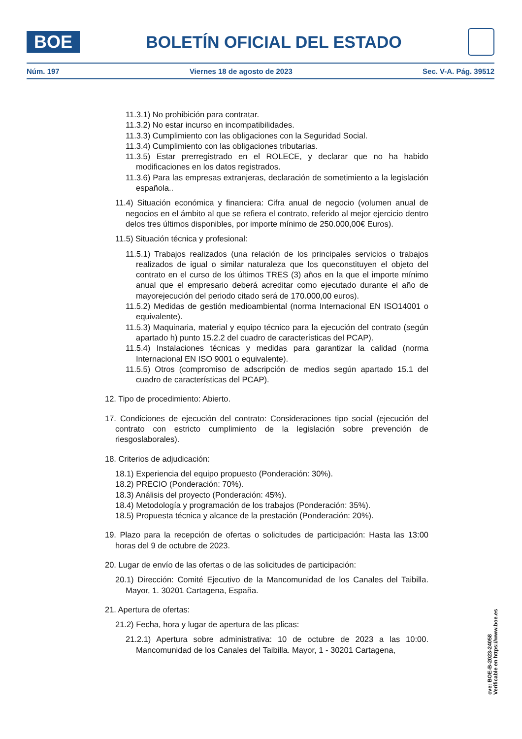BOE
BOLETÍN OFICIAL DEL ESTADO
Núm. 197 Viernes 18 de agosto de 2023 Sec. V-A. Pág. 39512
11.3.1) No prohibición para contratar.
11.3.2) No estar incurso en incompatibilidades.
11.3.3) Cumplimiento con las obligaciones con la Seguridad Social.
11.3.4) Cumplimiento con las obligaciones tributarias.
11.3.5) Estar prerregistrado en el ROLECE, y declarar que no ha habido modificaciones en los datos registrados.
11.3.6) Para las empresas extranjeras, declaración de sometimiento a la legislación española..
11.4) Situación económica y financiera: Cifra anual de negocio (volumen anual de negocios en el ámbito al que se refiera el contrato, referido al mejor ejercicio dentro delos tres últimos disponibles, por importe mínimo de 250.000,00€ Euros).
11.5) Situación técnica y profesional:
11.5.1) Trabajos realizados (una relación de los principales servicios o trabajos realizados de igual o similar naturaleza que los queconstituyen el objeto del contrato en el curso de los últimos TRES (3) años en la que el importe mínimo anual que el empresario deberá acreditar como ejecutado durante el año de mayorejecución del periodo citado será de 170.000,00 euros).
11.5.2) Medidas de gestión medioambiental (norma Internacional EN ISO14001 o equivalente).
11.5.3) Maquinaria, material y equipo técnico para la ejecución del contrato (según apartado h) punto 15.2.2 del cuadro de características del PCAP).
11.5.4) Instalaciones técnicas y medidas para garantizar la calidad (norma Internacional EN ISO 9001 o equivalente).
11.5.5) Otros (compromiso de adscripción de medios según apartado 15.1 del cuadro de características del PCAP).
12. Tipo de procedimiento: Abierto.
17. Condiciones de ejecución del contrato: Consideraciones tipo social (ejecución del contrato con estricto cumplimiento de la legislación sobre prevención de riesgoslaborales).
18. Criterios de adjudicación:
18.1) Experiencia del equipo propuesto (Ponderación: 30%).
18.2) PRECIO (Ponderación: 70%).
18.3) Análisis del proyecto (Ponderación: 45%).
18.4) Metodología y programación de los trabajos (Ponderación: 35%).
18.5) Propuesta técnica y alcance de la prestación (Ponderación: 20%).
19. Plazo para la recepción de ofertas o solicitudes de participación: Hasta las 13:00 horas del 9 de octubre de 2023.
20. Lugar de envío de las ofertas o de las solicitudes de participación:
20.1) Dirección: Comité Ejecutivo de la Mancomunidad de los Canales del Taibilla. Mayor, 1. 30201 Cartagena, España.
21. Apertura de ofertas:
21.2) Fecha, hora y lugar de apertura de las plicas:
21.2.1) Apertura sobre administrativa: 10 de octubre de 2023 a las 10:00. Mancomunidad de los Canales del Taibilla. Mayor, 1 - 30201 Cartagena,
cve: BOE-B-2023-24058
Verificable en https://www.boe.es